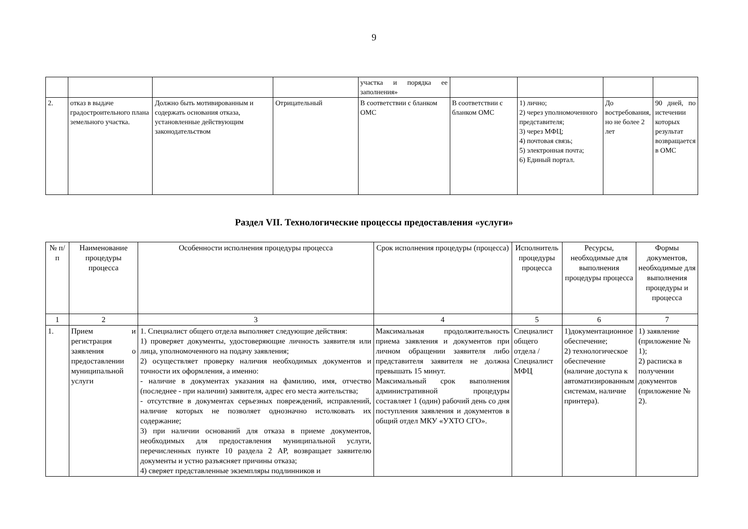9
| | | | | участка и порядка ее заполнения» | | | | |
| 2. | отказ в выдаче градостроительного плана земельного участка. | Должно быть мотивированным и содержать основания отказа, установленные действующим законодательством | Отрицательный | В соответствии с бланком ОМС | В соответствии с бланком ОМС | 1) лично; 2) через уполномоченного представителя; 3) через МФЦ; 4) почтовая связь; 5) электронная почта; 6) Единый портал. | До востребования, но не более 2 лет | 90 дней, по истечении которых результат возвращается в ОМС |
Раздел VII. Технологические процессы предоставления «услуги»
| № п/п | Наименование процедуры процесса | Особенности исполнения процедуры процесса | Срок исполнения процедуры (процесса) | Исполнитель процедуры процесса | Ресурсы, необходимые для выполнения процедуры процесса | Формы документов, необходимые для выполнения процедуры и процесса |
| --- | --- | --- | --- | --- | --- | --- |
| 1 | 2 | 3 | 4 | 5 | 6 | 7 |
| 1. | Прием и регистрация заявления о предоставлении муниципальной услуги | 1. Специалист общего отдела выполняет следующие действия: 1) проверяет документы, удостоверяющие личность заявителя или лица, уполномоченного на подачу заявления; 2) осуществляет проверку наличия необходимых документов и точности их оформления, а именно: - наличие в документах указания на фамилию, имя, отчество (последнее - при наличии) заявителя, адрес его места жительства; - отсутствие в документах серьезных повреждений, исправлений, наличие которых не позволяет однозначно истолковать их содержание; 3) при наличии оснований для отказа в приеме документов, необходимых для предоставления муниципальной услуги, перечисленных пункте 10 раздела 2 АР, возвращает заявителю документы и устно разъясняет причины отказа; 4) сверяет представленные экземпляры подлинников и | Максимальная продолжительность приема заявления и документов при личном обращении заявителя либо представителя заявителя не должна превышать 15 минут. Максимальный срок выполнения административной процедуры составляет 1 (один) рабочий день со дня поступления заявления и документов в общий отдел МКУ «УХТО СГО». | Специалист общего отдела / Специалист МФЦ | 1)документационное обеспечение; 2) технологическое обеспечение (наличие доступа к автоматизированным системам, наличие принтера). | 1) заявление (приложение № 1); 2) расписка в получении документов (приложение № 2). |